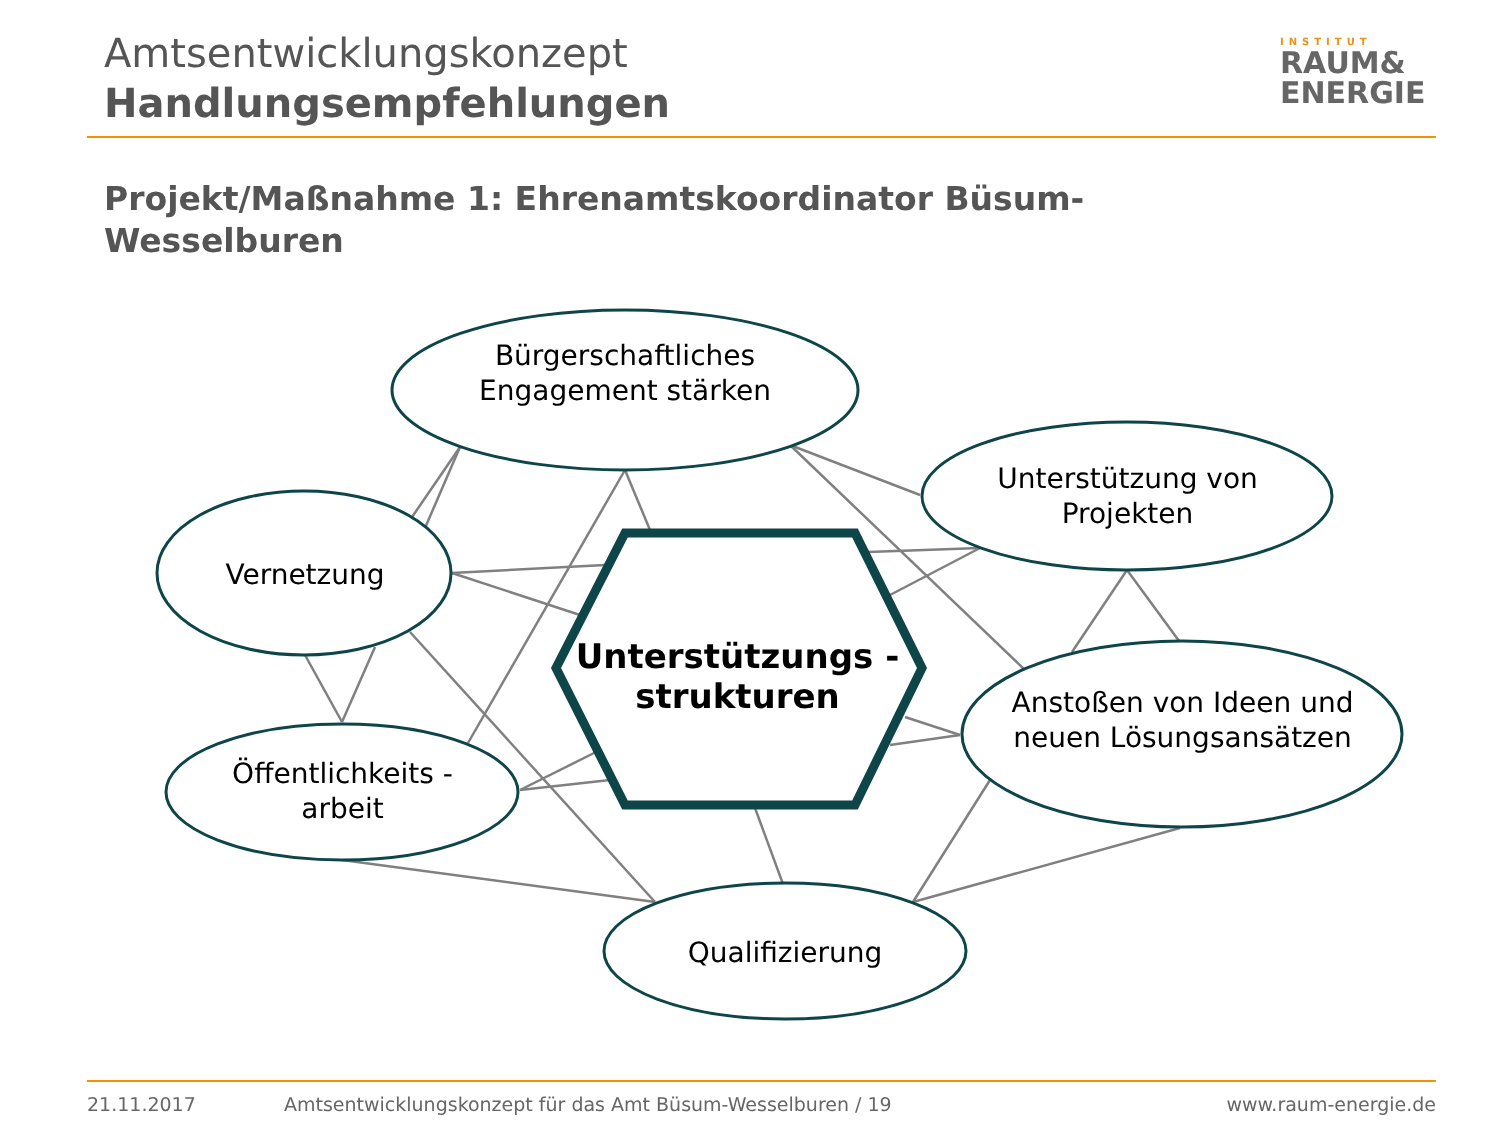Amtsentwicklungskonzept
Handlungsempfehlungen
INSTITUT
RAUM&
ENERGIE
Projekt/Maßnahme 1: Ehrenamtskoordinator Büsum-Wesselburen
Bürgerschaftliches Engagement stärken
Unterstützung von Projekten
Vernetzung
Öffentlichkeits -arbeit
Anstoßen von Ideen und neuen Lösungsansätzen
Qualifizierung
Unterstützungs -strukturen
21.11.2017
Amtsentwicklungskonzept für das Amt Büsum-Wesselburen / 19
www.raum-energie.de